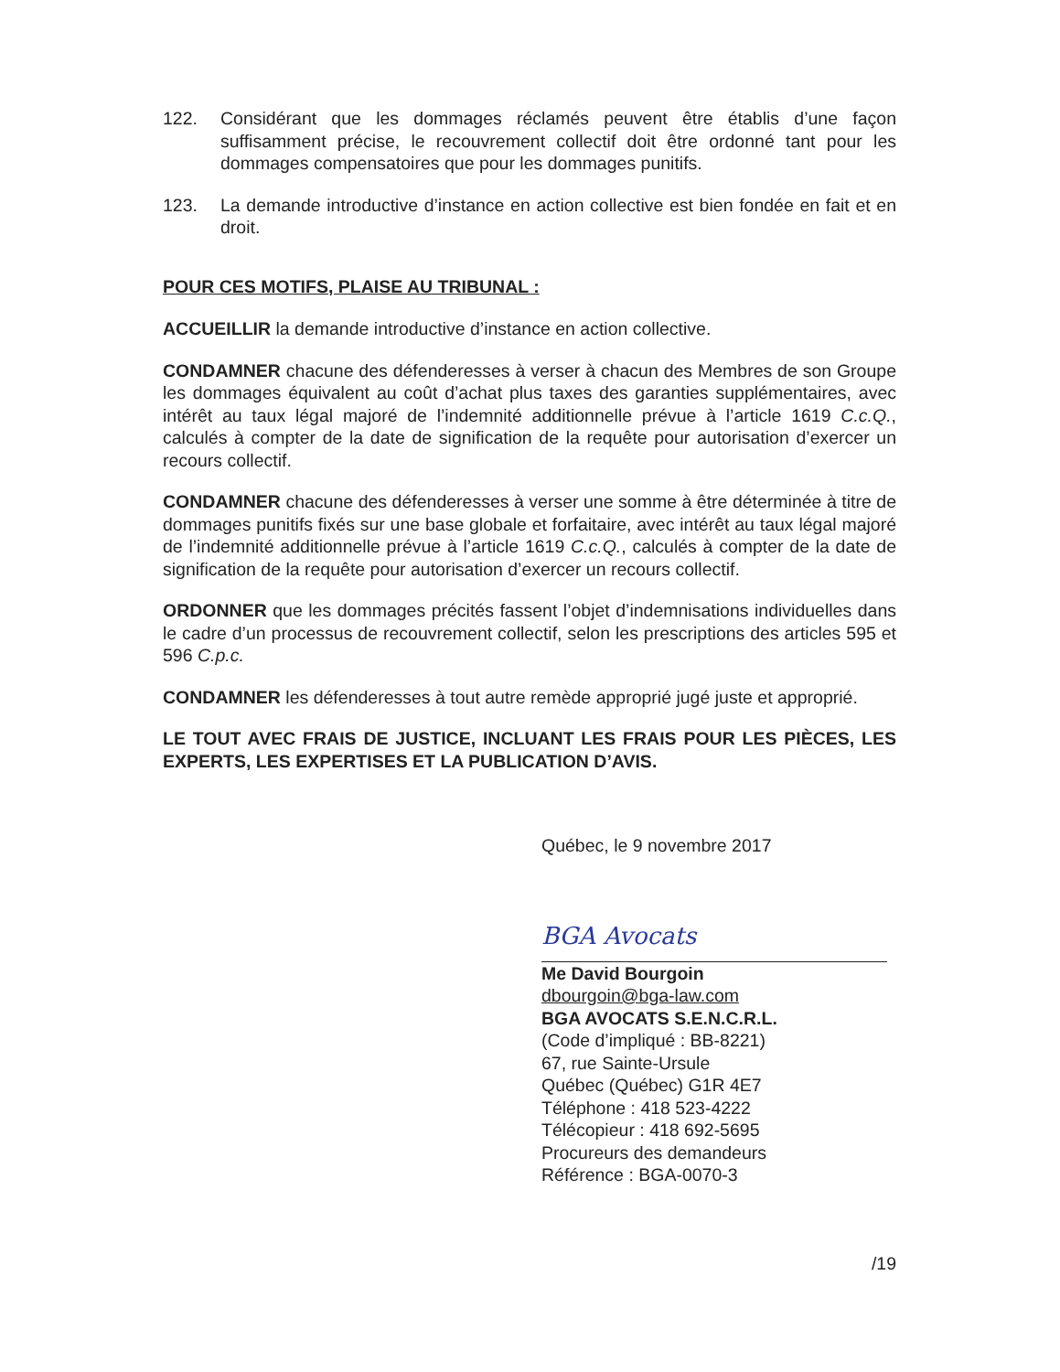122. Considérant que les dommages réclamés peuvent être établis d’une façon suffisamment précise, le recouvrement collectif doit être ordonné tant pour les dommages compensatoires que pour les dommages punitifs.
123. La demande introductive d’instance en action collective est bien fondée en fait et en droit.
POUR CES MOTIFS, PLAISE AU TRIBUNAL :
ACCUEILLIR la demande introductive d’instance en action collective.
CONDAMNER chacune des défenderesses à verser à chacun des Membres de son Groupe les dommages équivalent au coût d’achat plus taxes des garanties supplémentaires, avec intérêt au taux légal majoré de l’indemnité additionnelle prévue à l’article 1619 C.c.Q., calculés à compter de la date de signification de la requête pour autorisation d’exercer un recours collectif.
CONDAMNER chacune des défenderesses à verser une somme à être déterminée à titre de dommages punitifs fixés sur une base globale et forfaitaire, avec intérêt au taux légal majoré de l’indemnité additionnelle prévue à l’article 1619 C.c.Q., calculés à compter de la date de signification de la requête pour autorisation d’exercer un recours collectif.
ORDONNER que les dommages précités fassent l’objet d’indemnisations individuelles dans le cadre d’un processus de recouvrement collectif, selon les prescriptions des articles 595 et 596 C.p.c.
CONDAMNER les défenderesses à tout autre remède approprié jugé juste et approprié.
LE TOUT AVEC FRAIS DE JUSTICE, INCLUANT LES FRAIS POUR LES PIÈCES, LES EXPERTS, LES EXPERTISES ET LA PUBLICATION D’AVIS.
Québec, le 9 novembre 2017
BGA Avocats
Me David Bourgoin
dbourgoin@bga-law.com
BGA AVOCATS S.E.N.C.R.L.
(Code d’impliqué : BB-8221)
67, rue Sainte-Ursule
Québec (Québec) G1R 4E7
Téléphone : 418 523-4222
Télécopieur : 418 692-5695
Procureurs des demandeurs
Référence : BGA-0070-3
/19